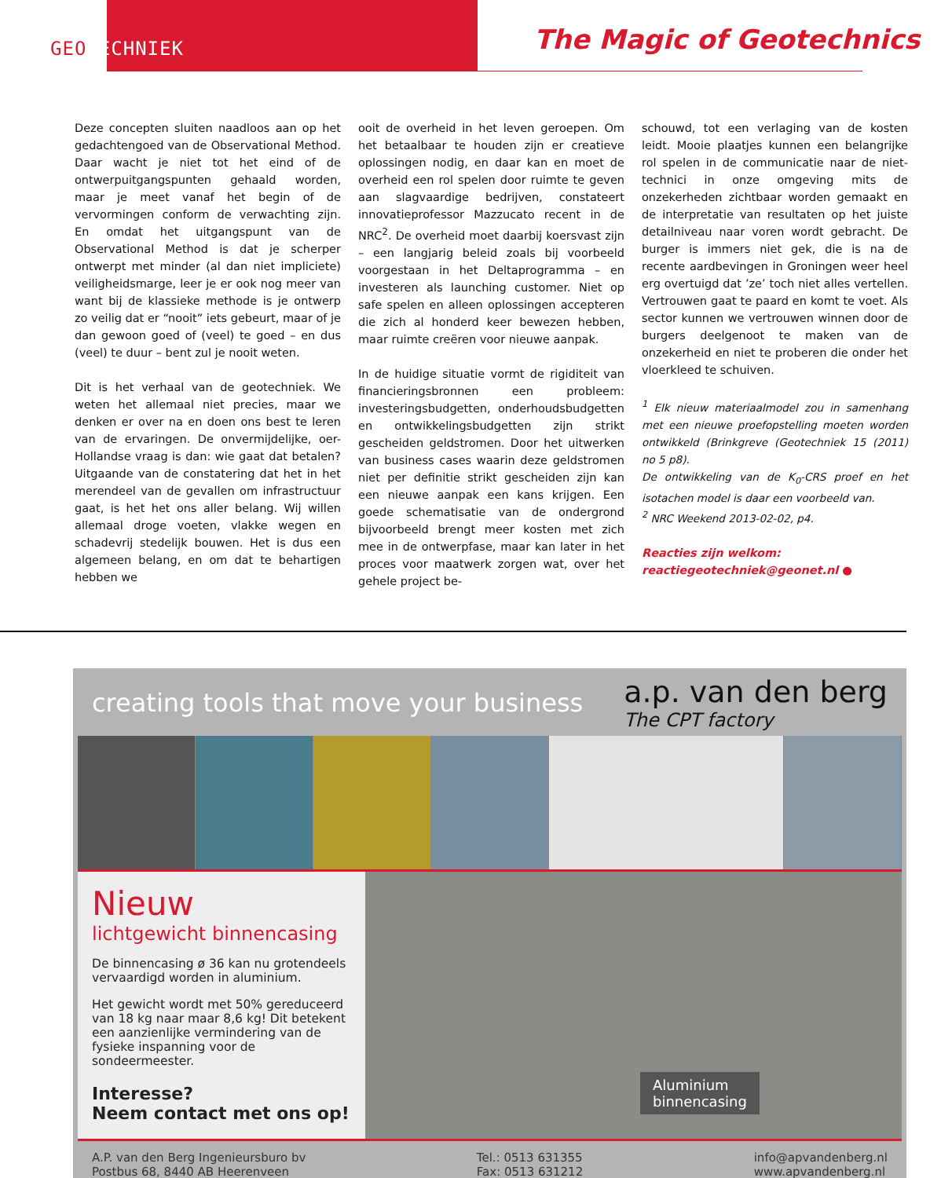GEOTECHNIEK The Magic of Geotechnics
Deze concepten sluiten naadloos aan op het gedachtengoed van de Observational Method. Daar wacht je niet tot het eind of de ontwerpuitgangspunten gehaald worden, maar je meet vanaf het begin of de vervormingen conform de verwachting zijn. En omdat het uitgangspunt van de Observational Method is dat je scherper ontwerpt met minder (al dan niet impliciete) veiligheidsmarge, leer je er ook nog meer van want bij de klassieke methode is je ontwerp zo veilig dat er “nooit” iets gebeurt, maar of je dan gewoon goed of (veel) te goed – en dus (veel) te duur – bent zul je nooit weten.
Dit is het verhaal van de geotechniek. We weten het allemaal niet precies, maar we denken er over na en doen ons best te leren van de ervaringen. De onvermijdelijke, oer-Hollandse vraag is dan: wie gaat dat betalen? Uitgaande van de constatering dat het in het merendeel van de gevallen om infrastructuur gaat, is het het ons aller belang. Wij willen allemaal droge voeten, vlakke wegen en schadevrij stedelijk bouwen. Het is dus een algemeen belang, en om dat te behartigen hebben we
ooit de overheid in het leven geroepen. Om het betaalbaar te houden zijn er creatieve oplossingen nodig, en daar kan en moet de overheid een rol spelen door ruimte te geven aan slagvaardige bedrijven, constateert innovatieprofessor Mazzucato recent in de NRC<sup>2</sup>. De overheid moet daarbij koersvast zijn – een langjarig beleid zoals bij voorbeeld voorgestaan in het Deltaprogramma – en investeren als launching customer. Niet op safe spelen en alleen oplossingen accepteren die zich al honderd keer bewezen hebben, maar ruimte creëren voor nieuwe aanpak.
In de huidige situatie vormt de rigiditeit van financieringsbronnen een probleem: investeringsbudgetten, onderhoudsbudgetten en ontwikkelingsbudgetten zijn strikt gescheiden geldstromen. Door het uitwerken van business cases waarin deze geldstromen niet per definitie strikt gescheiden zijn kan een nieuwe aanpak een kans krijgen. Een goede schematisatie van de ondergrond bijvoorbeeld brengt meer kosten met zich mee in de ontwerpfase, maar kan later in het proces voor maatwerk zorgen wat, over het gehele project be-
schouwd, tot een verlaging van de kosten leidt. Mooie plaatjes kunnen een belangrijke rol spelen in de communicatie naar de niet-technici in onze omgeving mits de onzekerheden zichtbaar worden gemaakt en de interpretatie van resultaten op het juiste detailniveau naar voren wordt gebracht. De burger is immers niet gek, die is na de recente aardbevingen in Groningen weer heel erg overtuigd dat ’ze’ toch niet alles vertellen. Vertrouwen gaat te paard en komt te voet. Als sector kunnen we vertrouwen winnen door de burgers deelgenoot te maken van de onzekerheid en niet te proberen die onder het vloerkleed te schuiven.
<sup>1</sup> Elk nieuw materiaalmodel zou in samenhang met een nieuwe proefopstelling moeten worden ontwikkeld (Brinkgreve (Geotechniek 15 (2011) no 5 p8).
De ontwikkeling van de K<sub>0</sub>-CRS proef en het isotachen model is daar een voorbeeld van.
<sup>2</sup> NRC Weekend 2013-02-02, p4.
Reacties zijn welkom:
reactiegeotechniek@geonet.nl ●
creating tools that move your business
a.p. van den berg
The CPT factory
Nieuw
lichtgewicht binnencasing
De binnencasing ø 36 kan nu grotendeels vervaardigd worden in aluminium.
Het gewicht wordt met 50% gereduceerd van 18 kg naar maar 8,6 kg! Dit betekent een aanzienlijke vermindering van de fysieke inspanning voor de sondeermeester.
Interesse?
Neem contact met ons op!
Aluminium
binnencasing
A.P. van den Berg Ingenieursburo bv
Postbus 68, 8440 AB Heerenveen
Tel.: 0513 631355
Fax: 0513 631212
info@apvandenberg.nl
www.apvandenberg.nl